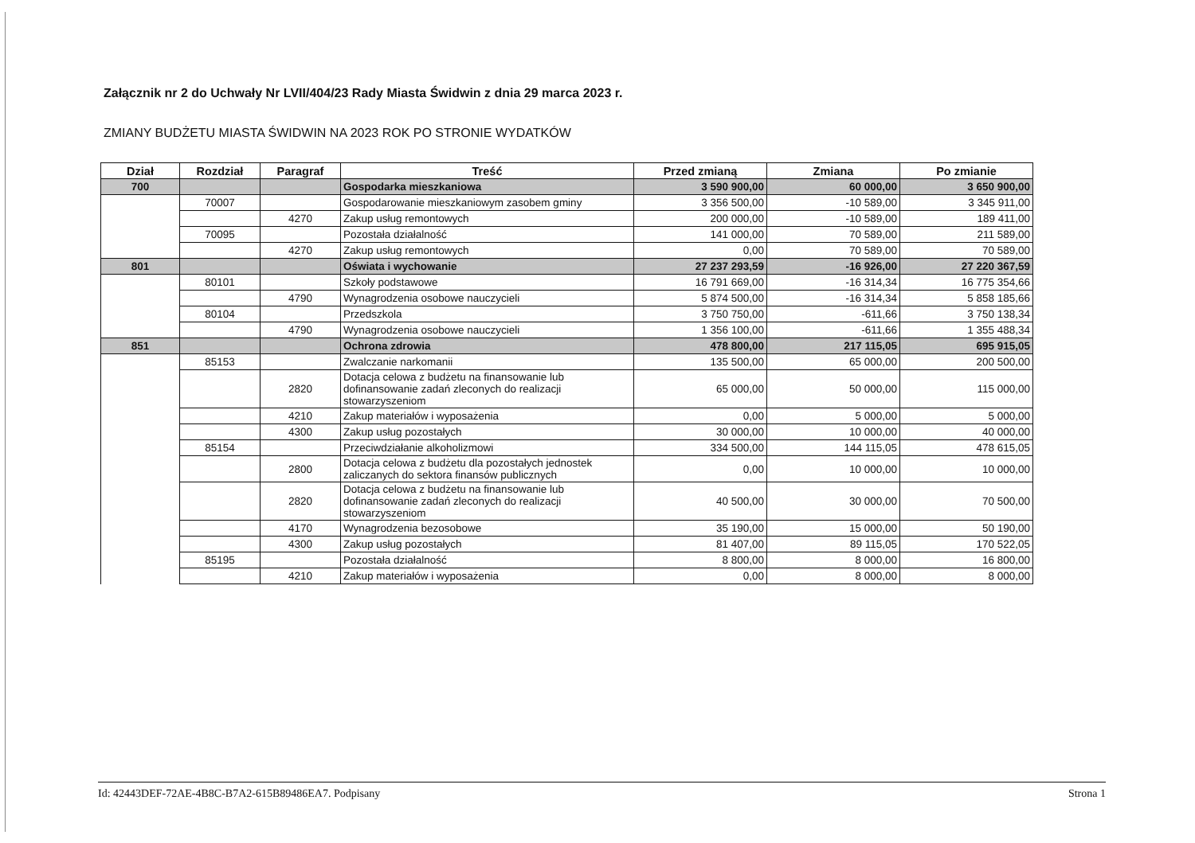Załącznik nr 2 do Uchwały Nr LVII/404/23 Rady Miasta Świdwin z dnia 29 marca 2023 r.
ZMIANY BUDŻETU MIASTA ŚWIDWIN NA 2023 ROK PO STRONIE WYDATKÓW
| Dział | Rozdział | Paragraf | Treść | Przed zmianą | Zmiana | Po zmianie |
| --- | --- | --- | --- | --- | --- | --- |
| 700 | | | Gospodarka mieszkaniowa | 3 590 900,00 | 60 000,00 | 3 650 900,00 |
| | 70007 | | Gospodarowanie mieszkaniowym zasobem gminy | 3 356 500,00 | -10 589,00 | 3 345 911,00 |
| | | 4270 | Zakup usług remontowych | 200 000,00 | -10 589,00 | 189 411,00 |
| | 70095 | | Pozostała działalność | 141 000,00 | 70 589,00 | 211 589,00 |
| | | 4270 | Zakup usług remontowych | 0,00 | 70 589,00 | 70 589,00 |
| 801 | | | Oświata i wychowanie | 27 237 293,59 | -16 926,00 | 27 220 367,59 |
| | 80101 | | Szkoły podstawowe | 16 791 669,00 | -16 314,34 | 16 775 354,66 |
| | | 4790 | Wynagrodzenia osobowe nauczycieli | 5 874 500,00 | -16 314,34 | 5 858 185,66 |
| | 80104 | | Przedszkola | 3 750 750,00 | -611,66 | 3 750 138,34 |
| | | 4790 | Wynagrodzenia osobowe nauczycieli | 1 356 100,00 | -611,66 | 1 355 488,34 |
| 851 | | | Ochrona zdrowia | 478 800,00 | 217 115,05 | 695 915,05 |
| | 85153 | | Zwalczanie narkomanii | 135 500,00 | 65 000,00 | 200 500,00 |
| | | 2820 | Dotacja celowa z budżetu na finansowanie lub dofinansowanie zadań zleconych do realizacji stowarzyszeniom | 65 000,00 | 50 000,00 | 115 000,00 |
| | | 4210 | Zakup materiałów i wyposażenia | 0,00 | 5 000,00 | 5 000,00 |
| | | 4300 | Zakup usług pozostałych | 30 000,00 | 10 000,00 | 40 000,00 |
| | 85154 | | Przeciwdziałanie alkoholizmowi | 334 500,00 | 144 115,05 | 478 615,05 |
| | | 2800 | Dotacja celowa z budżetu dla pozostałych jednostek zaliczanych do sektora finansów publicznych | 0,00 | 10 000,00 | 10 000,00 |
| | | 2820 | Dotacja celowa z budżetu na finansowanie lub dofinansowanie zadań zleconych do realizacji stowarzyszeniom | 40 500,00 | 30 000,00 | 70 500,00 |
| | | 4170 | Wynagrodzenia bezosobowe | 35 190,00 | 15 000,00 | 50 190,00 |
| | | 4300 | Zakup usług pozostałych | 81 407,00 | 89 115,05 | 170 522,05 |
| | 85195 | | Pozostała działalność | 8 800,00 | 8 000,00 | 16 800,00 |
| | | 4210 | Zakup materiałów i wyposażenia | 0,00 | 8 000,00 | 8 000,00 |
Id: 42443DEF-72AE-4B8C-B7A2-615B89486EA7. Podpisany Strona 1